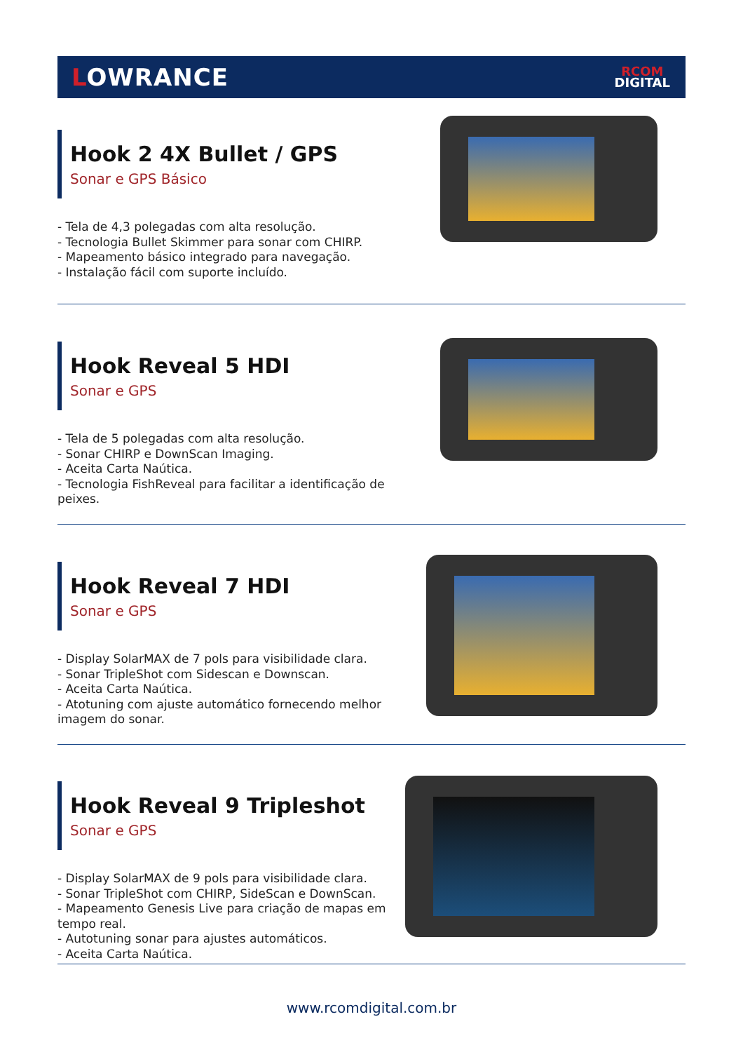LOWRANCE
RCOM
DIGITAL
Hook 2 4X Bullet / GPS
Sonar e GPS Básico
- Tela de 4,3 polegadas com alta resolução.
- Tecnologia Bullet Skimmer para sonar com CHIRP.
- Mapeamento básico integrado para navegação.
- Instalação fácil com suporte incluído.
Hook Reveal 5 HDI
Sonar e GPS
- Tela de 5 polegadas com alta resolução.
- Sonar CHIRP e DownScan Imaging.
- Aceita Carta Naútica.
- Tecnologia FishReveal para facilitar a identificação de peixes.
Hook Reveal 7 HDI
Sonar e GPS
- Display SolarMAX de 7 pols para visibilidade clara.
- Sonar TripleShot com Sidescan e Downscan.
- Aceita Carta Naútica.
- Atotuning com ajuste automático fornecendo melhor imagem do sonar.
Hook Reveal 9 Tripleshot
Sonar e GPS
- Display SolarMAX de 9 pols para visibilidade clara.
- Sonar TripleShot com CHIRP, SideScan e DownScan.
- Mapeamento Genesis Live para criação de mapas em tempo real.
- Autotuning sonar para ajustes automáticos.
- Aceita Carta Naútica.
www.rcomdigital.com.br